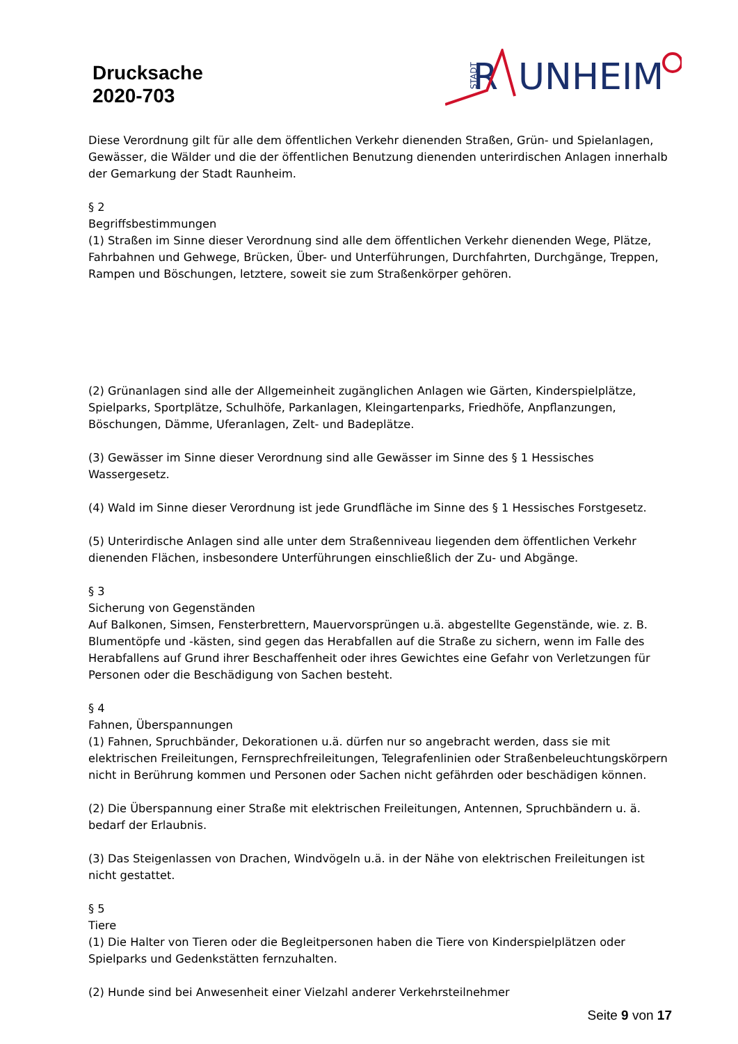Drucksache
2020-703
STADT
R
UNHEIM
Diese Verordnung gilt für alle dem öffentlichen Verkehr dienenden Straßen, Grün- und Spielanlagen, Gewässer, die Wälder und die der öffentlichen Benutzung dienenden unterirdischen Anlagen innerhalb der Gemarkung der Stadt Raunheim.
§ 2
Begriffsbestimmungen
(1) Straßen im Sinne dieser Verordnung sind alle dem öffentlichen Verkehr dienenden Wege, Plätze, Fahrbahnen und Gehwege, Brücken, Über- und Unterführungen, Durchfahrten, Durchgänge, Treppen, Rampen und Böschungen, letztere, soweit sie zum Straßenkörper gehören.
(2) Grünanlagen sind alle der Allgemeinheit zugänglichen Anlagen wie Gärten, Kinderspielplätze, Spielparks, Sportplätze, Schulhöfe, Parkanlagen, Kleingartenparks, Friedhöfe, Anpflanzungen, Böschungen, Dämme, Uferanlagen, Zelt- und Badeplätze.
(3) Gewässer im Sinne dieser Verordnung sind alle Gewässer im Sinne des § 1 Hessisches Wassergesetz.
(4) Wald im Sinne dieser Verordnung ist jede Grundfläche im Sinne des § 1 Hessisches Forstgesetz.
(5) Unterirdische Anlagen sind alle unter dem Straßenniveau liegenden dem öffentlichen Verkehr dienenden Flächen, insbesondere Unterführungen einschließlich der Zu- und Abgänge.
§ 3
Sicherung von Gegenständen
Auf Balkonen, Simsen, Fensterbrettern, Mauervorsprüngen u.ä. abgestellte Gegenstände, wie. z. B. Blumentöpfe und -kästen, sind gegen das Herabfallen auf die Straße zu sichern, wenn im Falle des Herabfallens auf Grund ihrer Beschaffenheit oder ihres Gewichtes eine Gefahr von Verletzungen für Personen oder die Beschädigung von Sachen besteht.
§ 4
Fahnen, Überspannungen
(1) Fahnen, Spruchbänder, Dekorationen u.ä. dürfen nur so angebracht werden, dass sie mit elektrischen Freileitungen, Fernsprechfreileitungen, Telegrafenlinien oder Straßenbeleuchtungskörpern nicht in Berührung kommen und Personen oder Sachen nicht gefährden oder beschädigen können.
(2) Die Überspannung einer Straße mit elektrischen Freileitungen, Antennen, Spruchbändern u. ä. bedarf der Erlaubnis.
(3) Das Steigenlassen von Drachen, Windvögeln u.ä. in der Nähe von elektrischen Freileitungen ist nicht gestattet.
§ 5
Tiere
(1) Die Halter von Tieren oder die Begleitpersonen haben die Tiere von Kinderspielplätzen oder Spielparks und Gedenkstätten fernzuhalten.
(2) Hunde sind bei Anwesenheit einer Vielzahl anderer Verkehrsteilnehmer
Seite 9 von 17